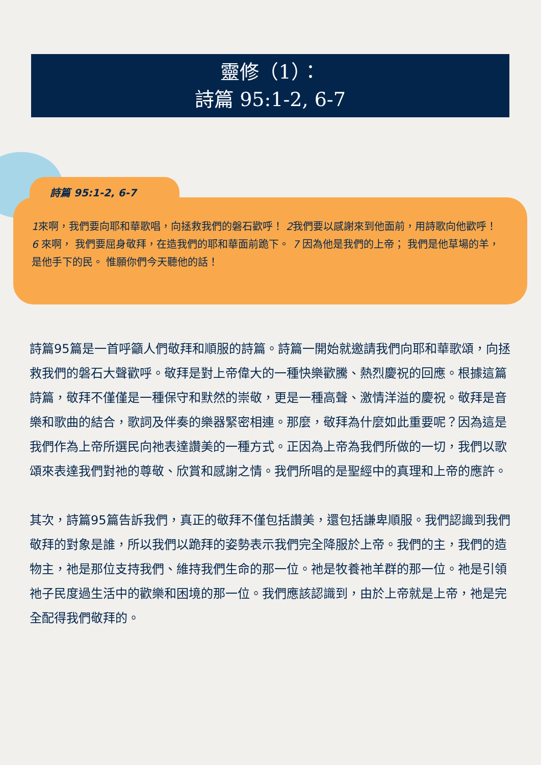靈修（1）：
詩篇 95:1-2, 6-7
詩篇 95:1-2, 6-7
1來啊，我們要向耶和華歌唱，向拯救我們的磐石歡呼！ 2我們要以感謝來到他面前，用詩歌向他歡呼！
6 來啊， 我們要屈身敬拜，在造我們的耶和華面前跪下。 7 因為他是我們的上帝； 我們是他草場的羊， 是他手下的民。 惟願你們今天聽他的話！
詩篇95篇是一首呼籲人們敬拜和順服的詩篇。詩篇一開始就邀請我們向耶和華歌頌，向拯救我們的磐石大聲歡呼。敬拜是對上帝偉大的一種快樂歡騰、熱烈慶祝的回應。根據這篇詩篇，敬拜不僅僅是一種保守和默然的崇敬，更是一種高聲、激情洋溢的慶祝。敬拜是音樂和歌曲的結合，歌詞及伴奏的樂器緊密相連。那麼，敬拜為什麼如此重要呢？因為這是我們作為上帝所選民向祂表達讚美的一種方式。正因為上帝為我們所做的一切，我們以歌頌來表達我們對祂的尊敬、欣賞和感謝之情。我們所唱的是聖經中的真理和上帝的應許。
其次，詩篇95篇告訴我們，真正的敬拜不僅包括讚美，還包括謙卑順服。我們認識到我們敬拜的對象是誰，所以我們以跪拜的姿勢表示我們完全降服於上帝。我們的主，我們的造物主，祂是那位支持我們、維持我們生命的那一位。祂是牧養祂羊群的那一位。祂是引領祂子民度過生活中的歡樂和困境的那一位。我們應該認識到，由於上帝就是上帝，祂是完全配得我們敬拜的。